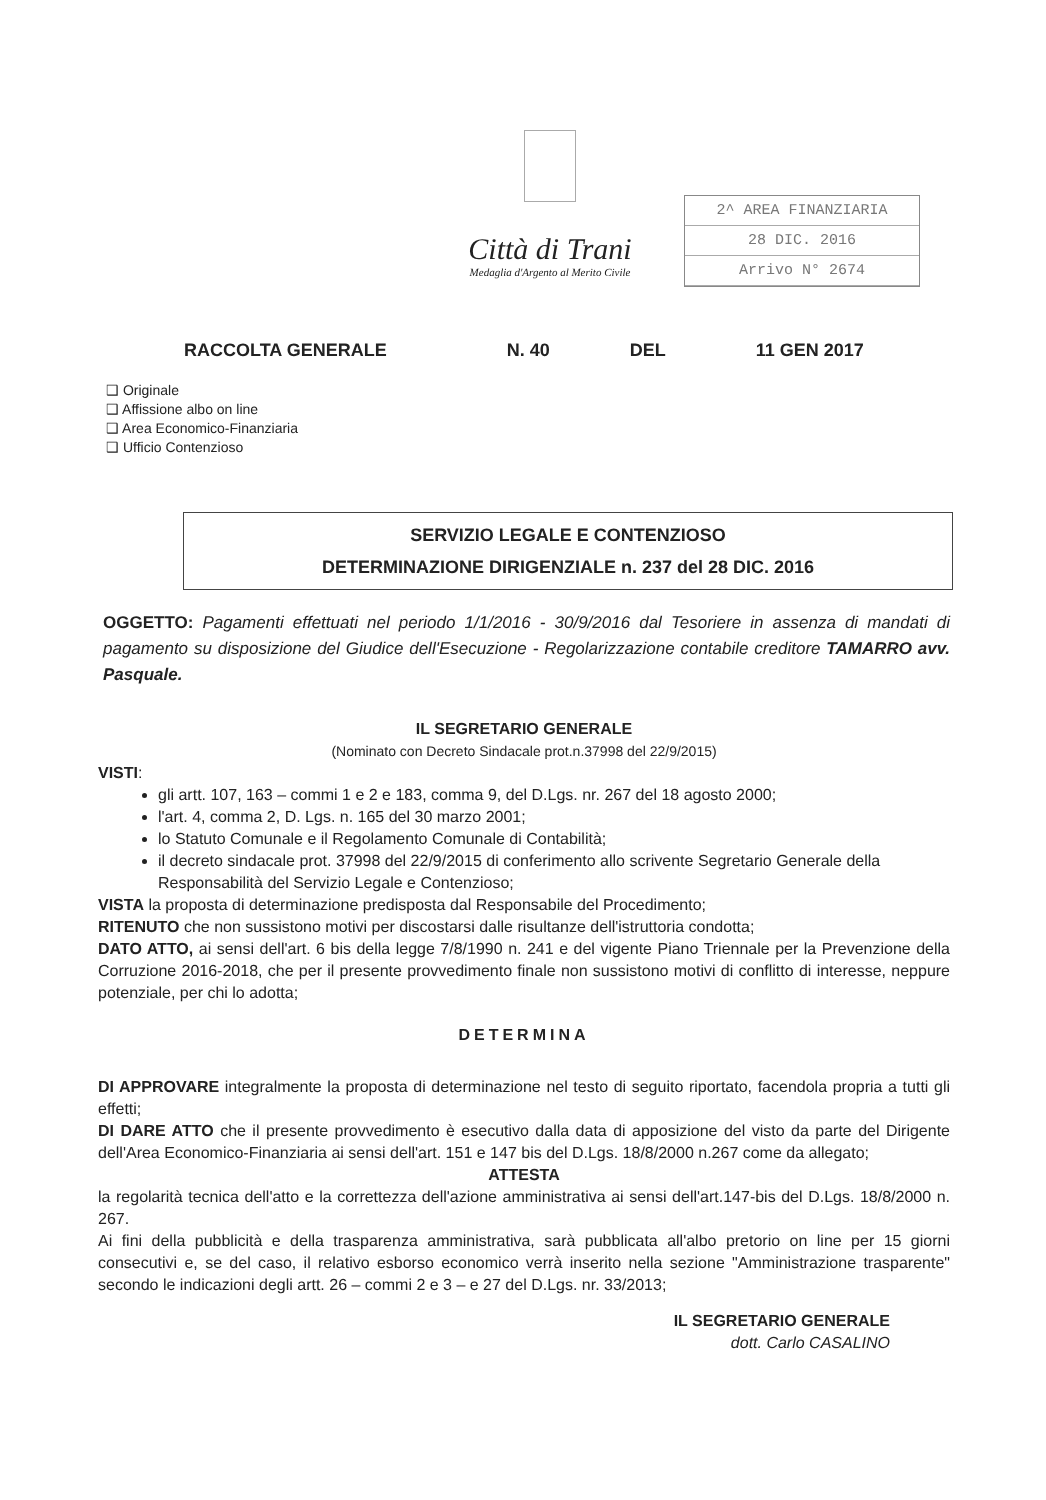Città di Trani
Medaglia d'Argento al Merito Civile
2^ AREA FINANZIARIA
28 DIC. 2016
Arrivo N° 2674
RACCOLTA GENERALE N. 40 DEL 11 GEN 2017
❑ Originale
❑ Affissione albo on line
❑ Area Economico-Finanziaria
❑ Ufficio Contenzioso
SERVIZIO LEGALE E CONTENZIOSO
DETERMINAZIONE DIRIGENZIALE n. 237 del 28 DIC. 2016
OGGETTO: Pagamenti effettuati nel periodo 1/1/2016 - 30/9/2016 dal Tesoriere in assenza di mandati di pagamento su disposizione del Giudice dell'Esecuzione - Regolarizzazione contabile creditore TAMARRO avv. Pasquale.
IL SEGRETARIO GENERALE
(Nominato con Decreto Sindacale prot.n.37998 del 22/9/2015)
VISTI:
gli artt. 107, 163 – commi 1 e 2 e 183, comma 9, del D.Lgs. nr. 267 del 18 agosto 2000;
l'art. 4, comma 2, D. Lgs. n. 165 del 30 marzo 2001;
lo Statuto Comunale e il Regolamento Comunale di Contabilità;
il decreto sindacale prot. 37998 del 22/9/2015 di conferimento allo scrivente Segretario Generale della Responsabilità del Servizio Legale e Contenzioso;
VISTA la proposta di determinazione predisposta dal Responsabile del Procedimento;
RITENUTO che non sussistono motivi per discostarsi dalle risultanze dell'istruttoria condotta;
DATO ATTO, ai sensi dell'art. 6 bis della legge 7/8/1990 n. 241 e del vigente Piano Triennale per la Prevenzione della Corruzione 2016-2018, che per il presente provvedimento finale non sussistono motivi di conflitto di interesse, neppure potenziale, per chi lo adotta;
DETERMINA
DI APPROVARE integralmente la proposta di determinazione nel testo di seguito riportato, facendola propria a tutti gli effetti;
DI DARE ATTO che il presente provvedimento è esecutivo dalla data di apposizione del visto da parte del Dirigente dell'Area Economico-Finanziaria ai sensi dell'art. 151 e 147 bis del D.Lgs. 18/8/2000 n.267 come da allegato;
ATTESTA
la regolarità tecnica dell'atto e la correttezza dell'azione amministrativa ai sensi dell'art.147-bis del D.Lgs. 18/8/2000 n. 267.
Ai fini della pubblicità e della trasparenza amministrativa, sarà pubblicata all'albo pretorio on line per 15 giorni consecutivi e, se del caso, il relativo esborso economico verrà inserito nella sezione "Amministrazione trasparente" secondo le indicazioni degli artt. 26 – commi 2 e 3 – e 27 del D.Lgs. nr. 33/2013;
IL SEGRETARIO GENERALE
dott. Carlo CASALINO